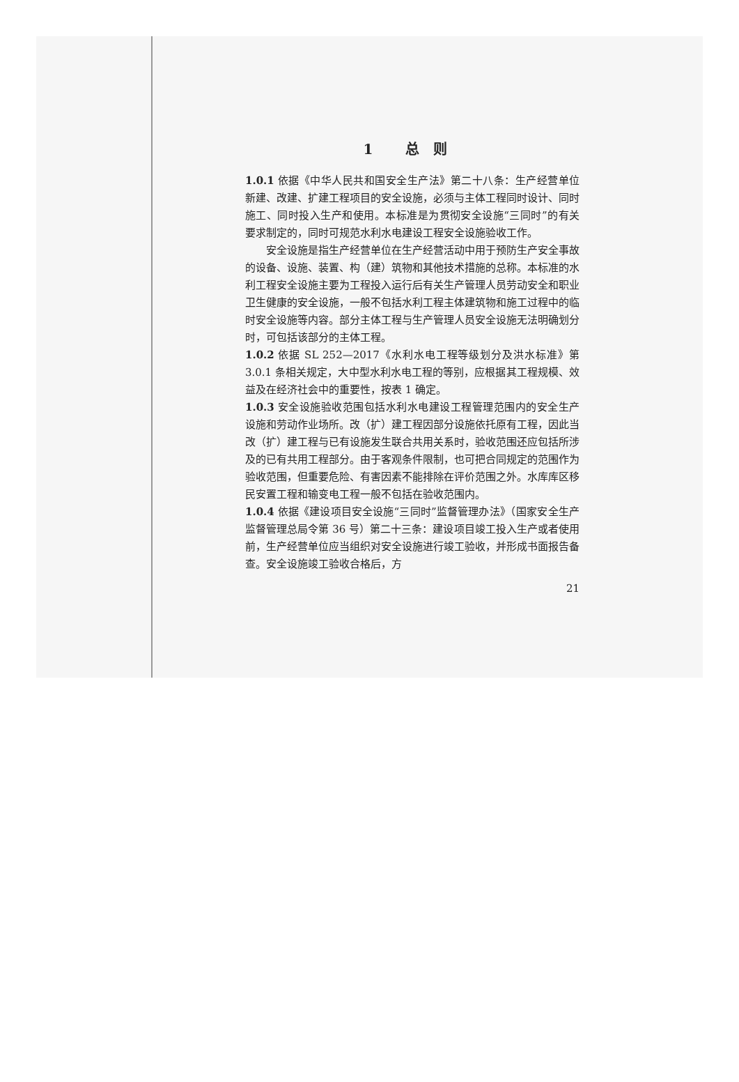1 总则
1.0.1 依据《中华人民共和国安全生产法》第二十八条：生产经营单位新建、改建、扩建工程项目的安全设施，必须与主体工程同时设计、同时施工、同时投入生产和使用。本标准是为贯彻安全设施“三同时”的有关要求制定的，同时可规范水利水电建设工程安全设施验收工作。
安全设施是指生产经营单位在生产经营活动中用于预防生产安全事故的设备、设施、装置、构（建）筑物和其他技术措施的总称。本标准的水利工程安全设施主要为工程投入运行后有关生产管理人员劳动安全和职业卫生健康的安全设施，一般不包括水利工程主体建筑物和施工过程中的临时安全设施等内容。部分主体工程与生产管理人员安全设施无法明确划分时，可包括该部分的主体工程。
1.0.2 依据 SL 252—2017《水利水电工程等级划分及洪水标准》第 3.0.1 条相关规定，大中型水利水电工程的等别，应根据其工程规模、效益及在经济社会中的重要性，按表 1 确定。
1.0.3 安全设施验收范围包括水利水电建设工程管理范围内的安全生产设施和劳动作业场所。改（扩）建工程因部分设施依托原有工程，因此当改（扩）建工程与已有设施发生联合共用关系时，验收范围还应包括所涉及的已有共用工程部分。由于客观条件限制，也可把合同规定的范围作为验收范围，但重要危险、有害因素不能排除在评价范围之外。水库库区移民安置工程和输变电工程一般不包括在验收范围内。
1.0.4 依据《建设项目安全设施“三同时”监督管理办法》（国家安全生产监督管理总局令第 36 号）第二十三条：建设项目竣工投入生产或者使用前，生产经营单位应当组织对安全设施进行竣工验收，并形成书面报告备查。安全设施竣工验收合格后，方
21